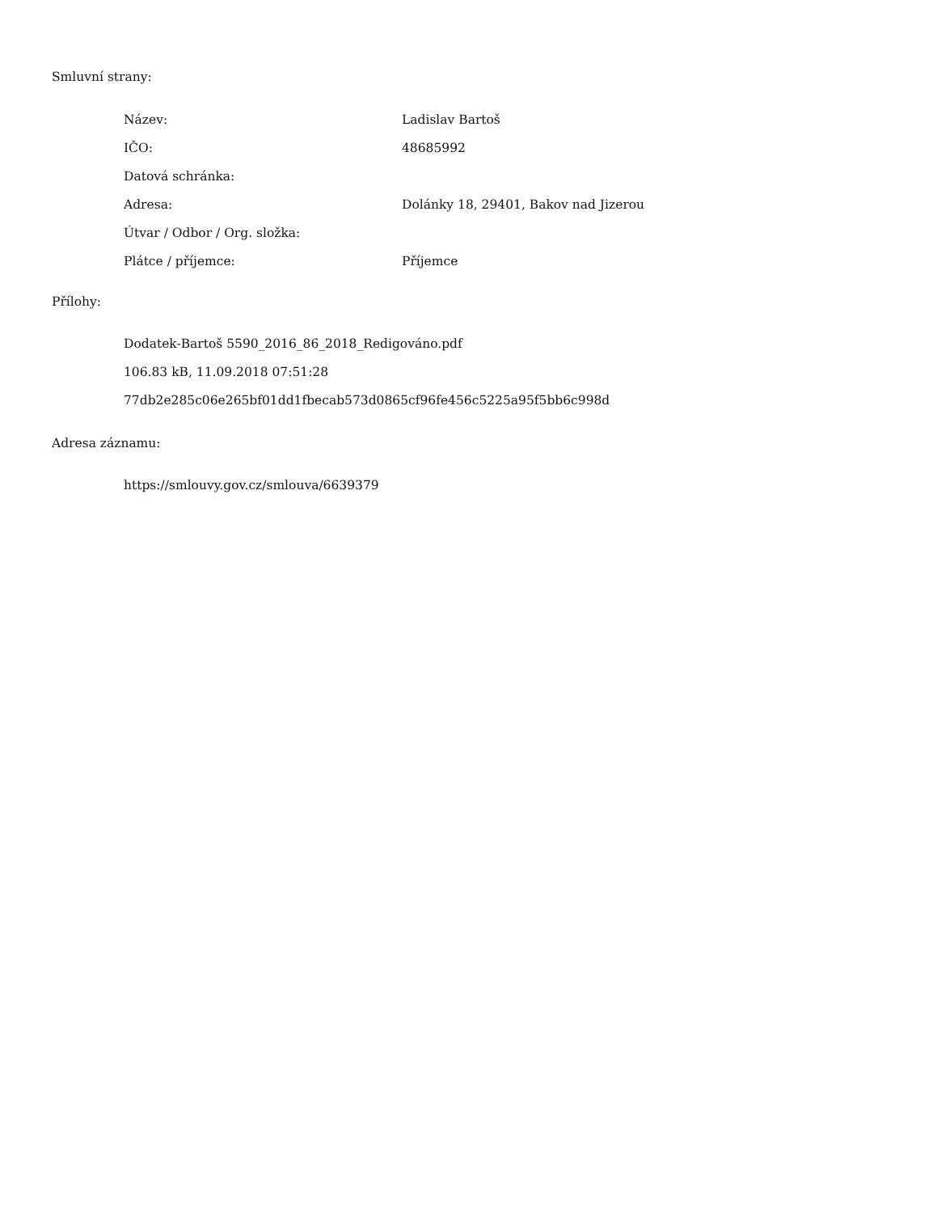Smluvní strany:
| Název: | Ladislav Bartoš |
| IČO: | 48685992 |
| Datová schránka: | |
| Adresa: | Dolánky 18, 29401, Bakov nad Jizerou |
| Útvar / Odbor / Org. složka: | |
| Plátce / příjemce: | Příjemce |
Přílohy:
Dodatek-Bartoš 5590_2016_86_2018_Redigováno.pdf
106.83 kB, 11.09.2018 07:51:28
77db2e285c06e265bf01dd1fbecab573d0865cf96fe456c5225a95f5bb6c998d
Adresa záznamu:
https://smlouvy.gov.cz/smlouva/6639379